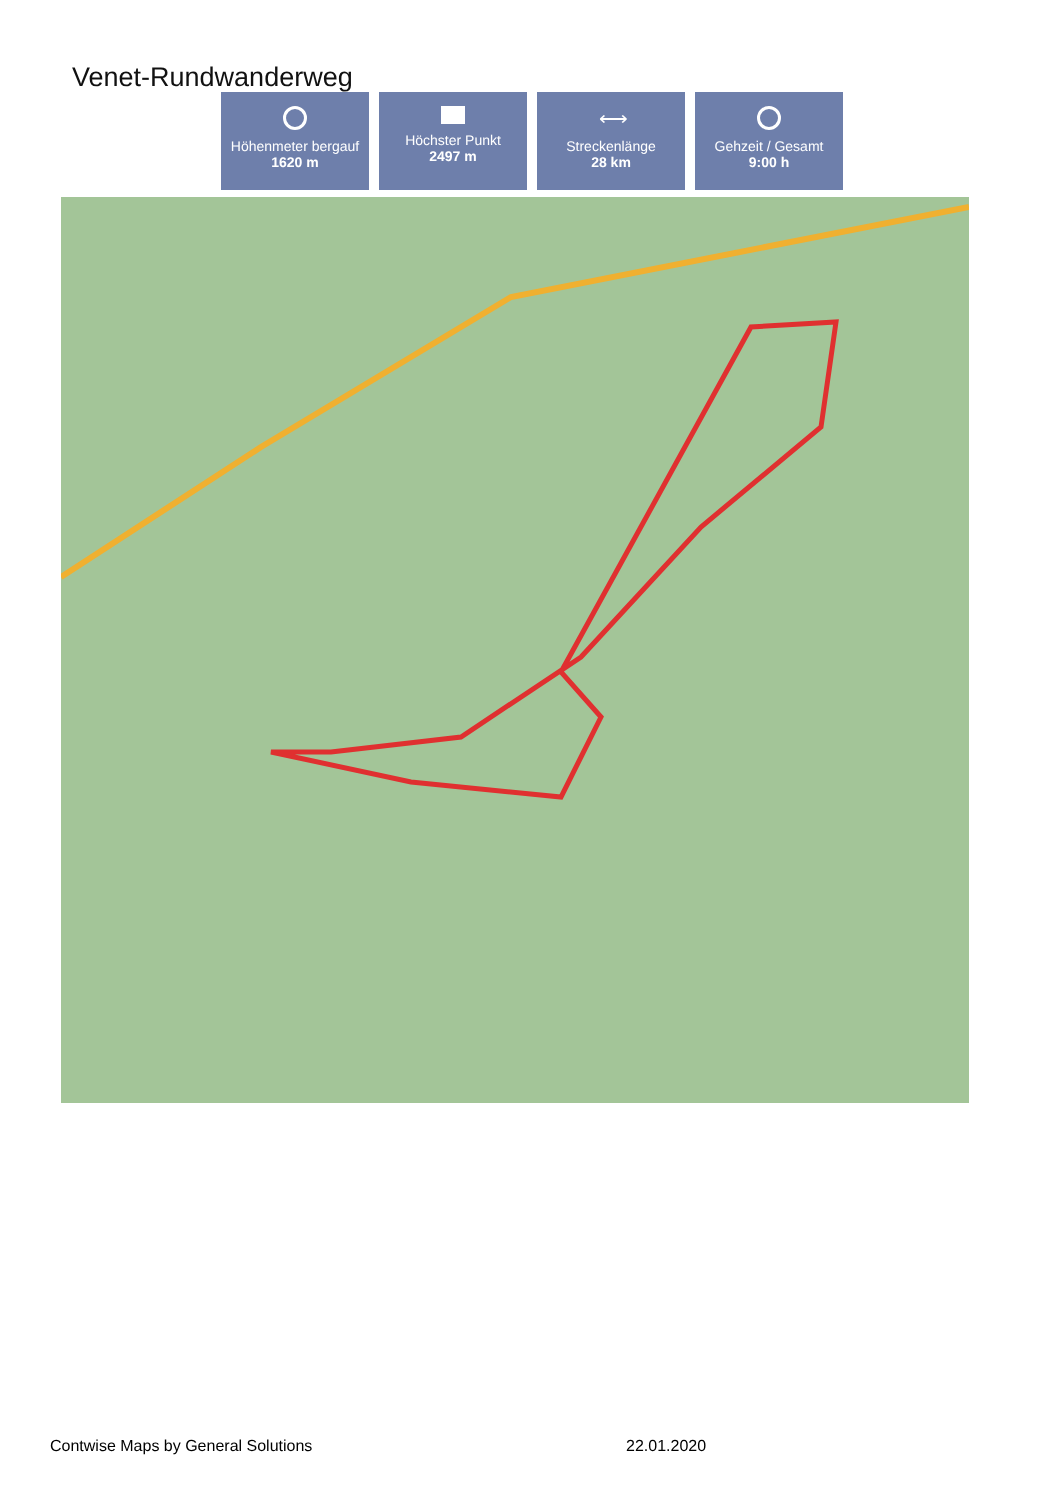Venet-Rundwanderweg
Höhenmeter bergauf
1620 m
Höchster Punkt
2497 m
⟷
Streckenlänge
28 km
Gehzeit / Gesamt
9:00 h
Contwise Maps by General Solutions
22.01.2020